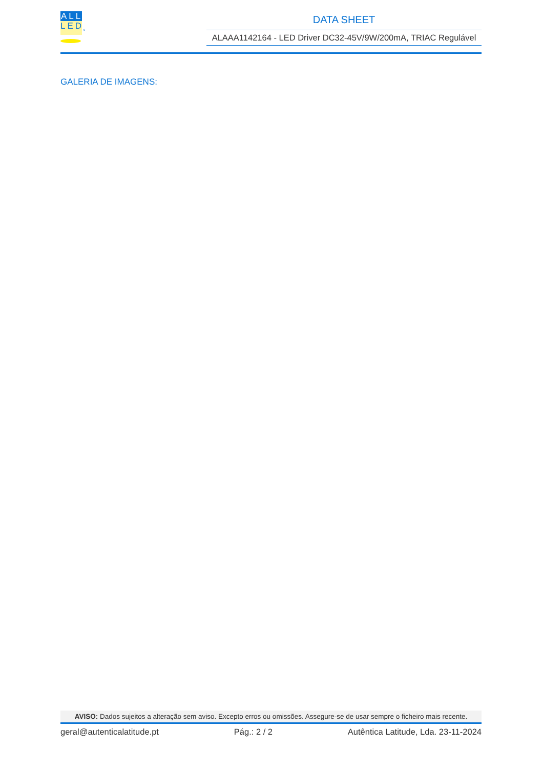ALL
LED<sub>s</sub>
DATA SHEET
ALAAA1142164 - LED Driver DC32-45V/9W/200mA, TRIAC Regulável
GALERIA DE IMAGENS:
AVISO: Dados sujeitos a alteração sem aviso. Excepto erros ou omissões. Assegure-se de usar sempre o ficheiro mais recente.
geral@autenticalatitude.pt Pág.: 2 / 2 Autêntica Latitude, Lda. 23-11-2024